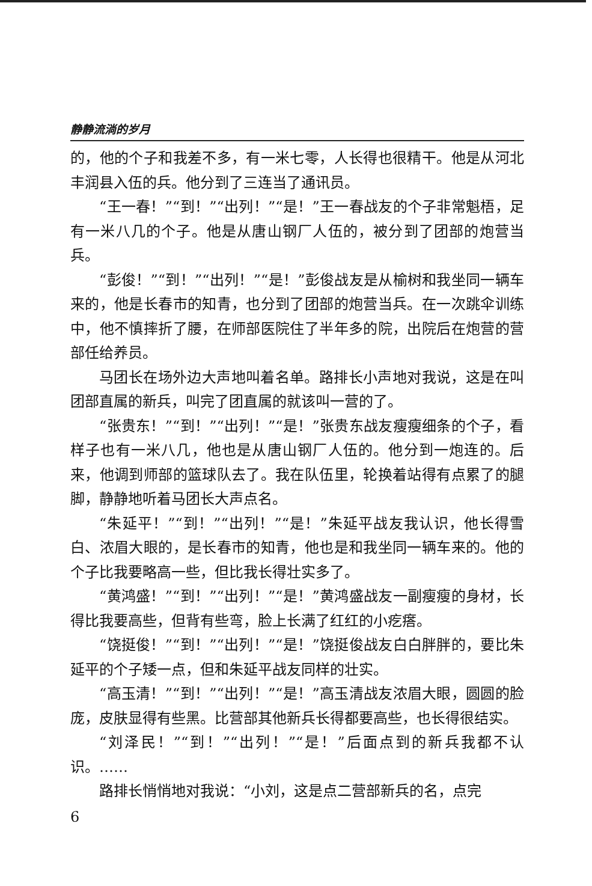静静流淌的岁月
的，他的个子和我差不多，有一米七零，人长得也很精干。他是从河北丰润县入伍的兵。他分到了三连当了通讯员。
“王一春！”“到！”“出列！”“是！”王一春战友的个子非常魁梧，足有一米八几的个子。他是从唐山钢厂人伍的，被分到了团部的炮营当兵。
“彭俊！”“到！”“出列！”“是！”彭俊战友是从榆树和我坐同一辆车来的，他是长春市的知青，也分到了团部的炮营当兵。在一次跳伞训练中，他不慎摔折了腰，在师部医院住了半年多的院，出院后在炮营的营部任给养员。
马团长在场外边大声地叫着名单。路排长小声地对我说，这是在叫团部直属的新兵，叫完了团直属的就该叫一营的了。
“张贵东！”“到！”“出列！”“是！”张贵东战友瘦瘦细条的个子，看样子也有一米八几，他也是从唐山钢厂人伍的。他分到一炮连的。后来，他调到师部的篮球队去了。我在队伍里，轮换着站得有点累了的腿脚，静静地听着马团长大声点名。
“朱延平！”“到！”“出列！”“是！”朱延平战友我认识，他长得雪白、浓眉大眼的，是长春市的知青，他也是和我坐同一辆车来的。他的个子比我要略高一些，但比我长得壮实多了。
“黄鸿盛！”“到！”“出列！”“是！”黄鸿盛战友一副瘦瘦的身材，长得比我要高些，但背有些弯，脸上长满了红红的小疙瘩。
“饶挺俊！”“到！”“出列！”“是！”饶挺俊战友白白胖胖的，要比朱延平的个子矮一点，但和朱延平战友同样的壮实。
“高玉清！”“到！”“出列！”“是！”高玉清战友浓眉大眼，圆圆的脸庞，皮肤显得有些黑。比营部其他新兵长得都要高些，也长得很结实。
“刘泽民！”“到！”“出列！”“是！”后面点到的新兵我都不认识。……
路排长悄悄地对我说：“小刘，这是点二营部新兵的名，点完
6